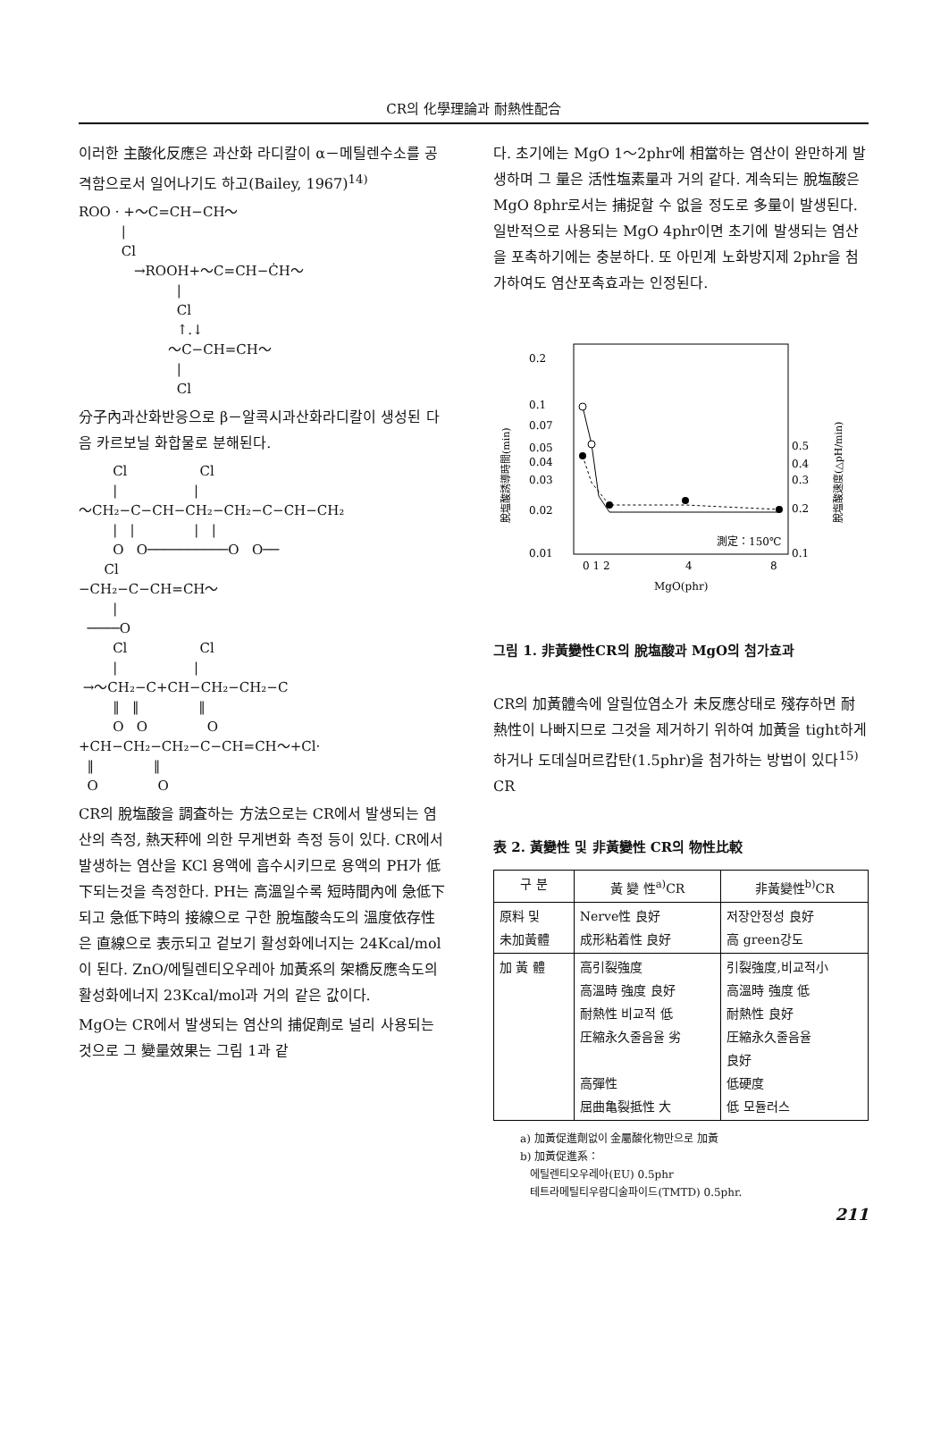CR의 化學理論과 耐熱性配合
이러한 主酸化反應은 과산화 라디칼이 α－메틸렌수소를 공격함으로서 일어나기도 하고(Bailey, 1967)<sup>14)</sup>
ROO · +～C=CH−CH～
          |
          Cl
             →ROOH+～C=CH−ĊH～
                       |
                       Cl
                       ↑.↓
                     ～C−CH=CH～
                       |
                       Cl
分子內과산화반응으로 β－알콕시과산화라디칼이 생성된 다음 카르보닐 화합물로 분해된다.
        Cl                 Cl
        |                  |
～CH₂−C−CH−CH₂−CH₂−C−CH−CH₂
        |   |              |   |
        O   O──────────O   O──
      Cl
−CH₂−C−CH=CH～
        |
  ────O
        Cl                 Cl
        |                  |
 →～CH₂−C+CH−CH₂−CH₂−C
        ‖   ‖              ‖
        O   O              O
+CH−CH₂−CH₂−C−CH=CH～+Cl·
  ‖              ‖
  O              O
CR의 脫塩酸을 調査하는 方法으로는 CR에서 발생되는 염산의 측정, 熱天秤에 의한 무게변화 측정 등이 있다. CR에서 발생하는 염산을 KCl 용액에 흡수시키므로 용액의 PH가 低下되는것을 측정한다. PH는 高溫일수록 短時間內에 急低下되고 急低下時의 接線으로 구한 脫塩酸속도의 溫度依存性은 直線으로 表示되고 겉보기 활성화에너지는 24Kcal/mol이 된다. ZnO/에틸렌티오우레아 加黃系의 架橋反應속도의 활성화에너지 23Kcal/mol과 거의 같은 값이다.
MgO는 CR에서 발생되는 염산의 捕促劑로 널리 사용되는 것으로 그 變量效果는 그림 1과 같
다. 초기에는 MgO 1～2phr에 相當하는 염산이 완만하게 발생하며 그 量은 活性塩素量과 거의 같다. 계속되는 脫塩酸은 MgO 8phr로서는 捕捉할 수 없을 정도로 多量이 발생된다. 일반적으로 사용되는 MgO 4phr이면 초기에 발생되는 염산을 포촉하기에는 충분하다. 또 아민계 노화방지제 2phr을 첨가하여도 염산포촉효과는 인정된다.
0.2
0.1
0.07
0.05
0.04
0.03
0.02
0.01
0.5
0.4
0.3
0.2
0.1
0 1 2
4
8
MgO(phr)
測定：150℃
脫塩酸誘導時間(min)
脫塩酸速度(△pH/min)
그림 1. 非黃變性CR의 脫塩酸과 MgO의 첨가효과
CR의 加黃體속에 알릴位염소가 未反應상태로 殘存하면 耐熱性이 나빠지므로 그것을 제거하기 위하여 加黃을 tight하게 하거나 도데실머르캅탄(1.5phr)을 첨가하는 방법이 있다<sup>15)</sup> CR
表 2. 黃變性 및 非黃變性 CR의 物性比較
| 구 분 | 黃 變 性<sup>a)</sup>CR | 非黃變性<sup>b)</sup>CR |
| --- | --- | --- |
| 原料 및 未加黃體 | Nerve性 良好 成形粘着性 良好 | 저장안정성 良好 高 green강도 |
| 加 黃 體 | 高引裂強度 高溫時 強度 良好 耐熱性 비교적 低 圧縮永久줄음율 劣 高彈性 屈曲亀裂抵性 大 | 引裂強度,비교적小 高溫時 強度 低 耐熱性 良好 圧縮永久줄음율 良好 低硬度 低 모듈러스 |
a) 加黃促進劑없이 金屬酸化物만으로 加黃
b) 加黃促進系：
에틸렌티오우레아(EU) 0.5phr
테트라메틸티우람디술파이드(TMTD) 0.5phr.
211